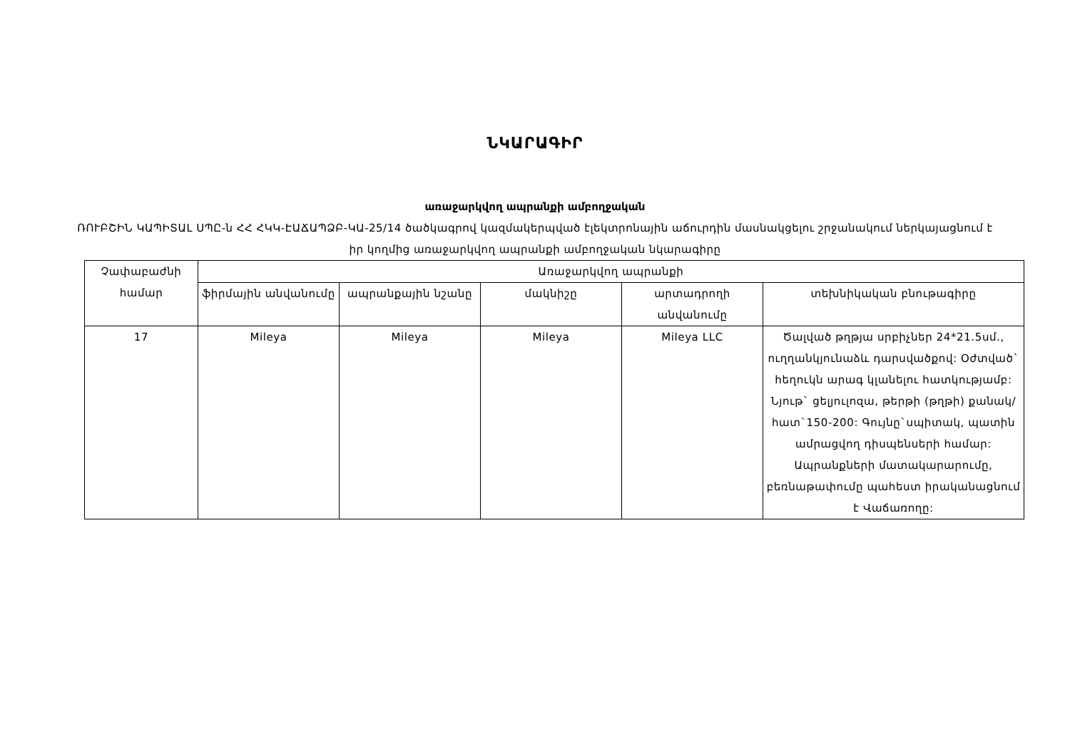ՆԿԱՐԱԳԻՐ
առաջարկվող ապրանքի ամբողջական
ՌՈՒԲՇԻՆ ԿԱՊԻՏԱԼ ՍՊԸ-ն ՀՀ ՀԿԿ-ԷԱՃԱՊՁԲ-ԿԱ-25/14 ծածկագրով կազմակերպված էլեկտրոնային աճուրդին մասնակցելու շրջանակում ներկայացնում է իր կողմից առաջարկվող ապրանքի ամբողջական նկարագիրը
| Չափաբաժնի համար | Առաջարկվող ապրանքի | | | | |
| --- | --- | --- | --- | --- | --- |
| | ֆիրմային անվանումը | ապրանքային նշանը | մակնիշը | արտադրողի անվանումը | տեխնիկական բնութագիրը |
| 17 | Mileya | Mileya | Mileya | Mileya LLC | Ծալված թղթյա սրբիչներ 24*21.5սմ., ուղղանկյունաձև դարսվածքով: Օժտված` հեղուկն արագ կլանելու հատկությամբ: Նյութ` ցելյուլոզա, թերթի (թղթի) քանակ/հատ`150-200: Գույնը`սպիտակ, պատին ամրացվող դիսպենսերի համար: Ապրանքների մատակարարումը, բեռնաթափումը պահեստ իրականացնում է Վաճառողը: |